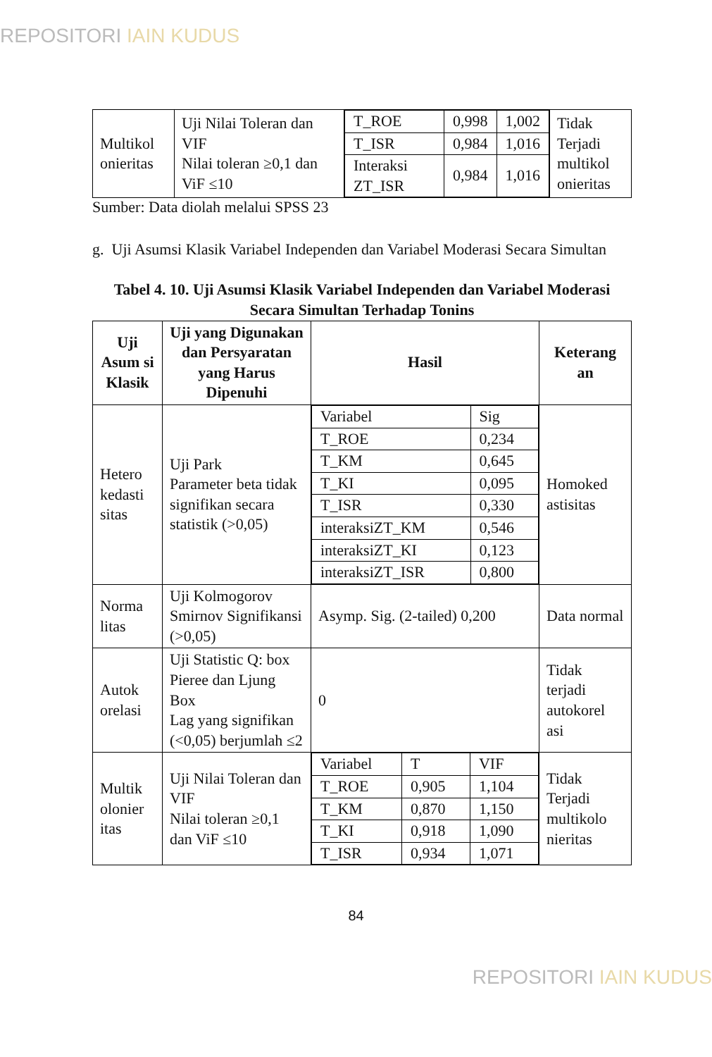REPOSITORI IAIN KUDUS
| Multikol onieritas | Uji Nilai Toleran dan VIF Nilai toleran ≥0,1 dan ViF ≤10 | / T_ROE / 0,998 / 1,002 / / T_ISR / 0,984 / 1,016 / / Interaksi ZT_ISR / 0,984 / 1,016 / | Tidak Terjadi multikol onieritas |
Sumber: Data diolah melalui SPSS 23
g. Uji Asumsi Klasik Variabel Independen dan Variabel Moderasi Secara Simultan
Tabel 4. 10. Uji Asumsi Klasik Variabel Independen dan Variabel Moderasi Secara Simultan Terhadap Tonins
| Uji Asum si Klasik | Uji yang Digunakan dan Persyaratan yang Harus Dipenuhi | Hasil | Keterang an |
| --- | --- | --- | --- |
| Hetero kedasti sitas | Uji Park Parameter beta tidak signifikan secara statistik (>0,05) | / Variabel / Sig / / T_ROE / 0,234 / / T_KM / 0,645 / / T_KI / 0,095 / / T_ISR / 0,330 / / interaksiZT_KM / 0,546 / / interaksiZT_KI / 0,123 / / interaksiZT_ISR / 0,800 / | Homoked astisitas |
| Norma litas | Uji Kolmogorov Smirnov Signifikansi (>0,05) | Asymp. Sig. (2-tailed) 0,200 | Data normal |
| Autok orelasi | Uji Statistic Q: box Pieree dan Ljung Box Lag yang signifikan (<0,05) berjumlah ≤2 | 0 | Tidak terjadi autokorel asi |
| Multik olonier itas | Uji Nilai Toleran dan VIF Nilai toleran ≥0,1 dan ViF ≤10 | / Variabel / T / VIF / / T_ROE / 0,905 / 1,104 / / T_KM / 0,870 / 1,150 / / T_KI / 0,918 / 1,090 / / T_ISR / 0,934 / 1,071 / | Tidak Terjadi multikolo nieritas |
84
REPOSITORI IAIN KUDUS